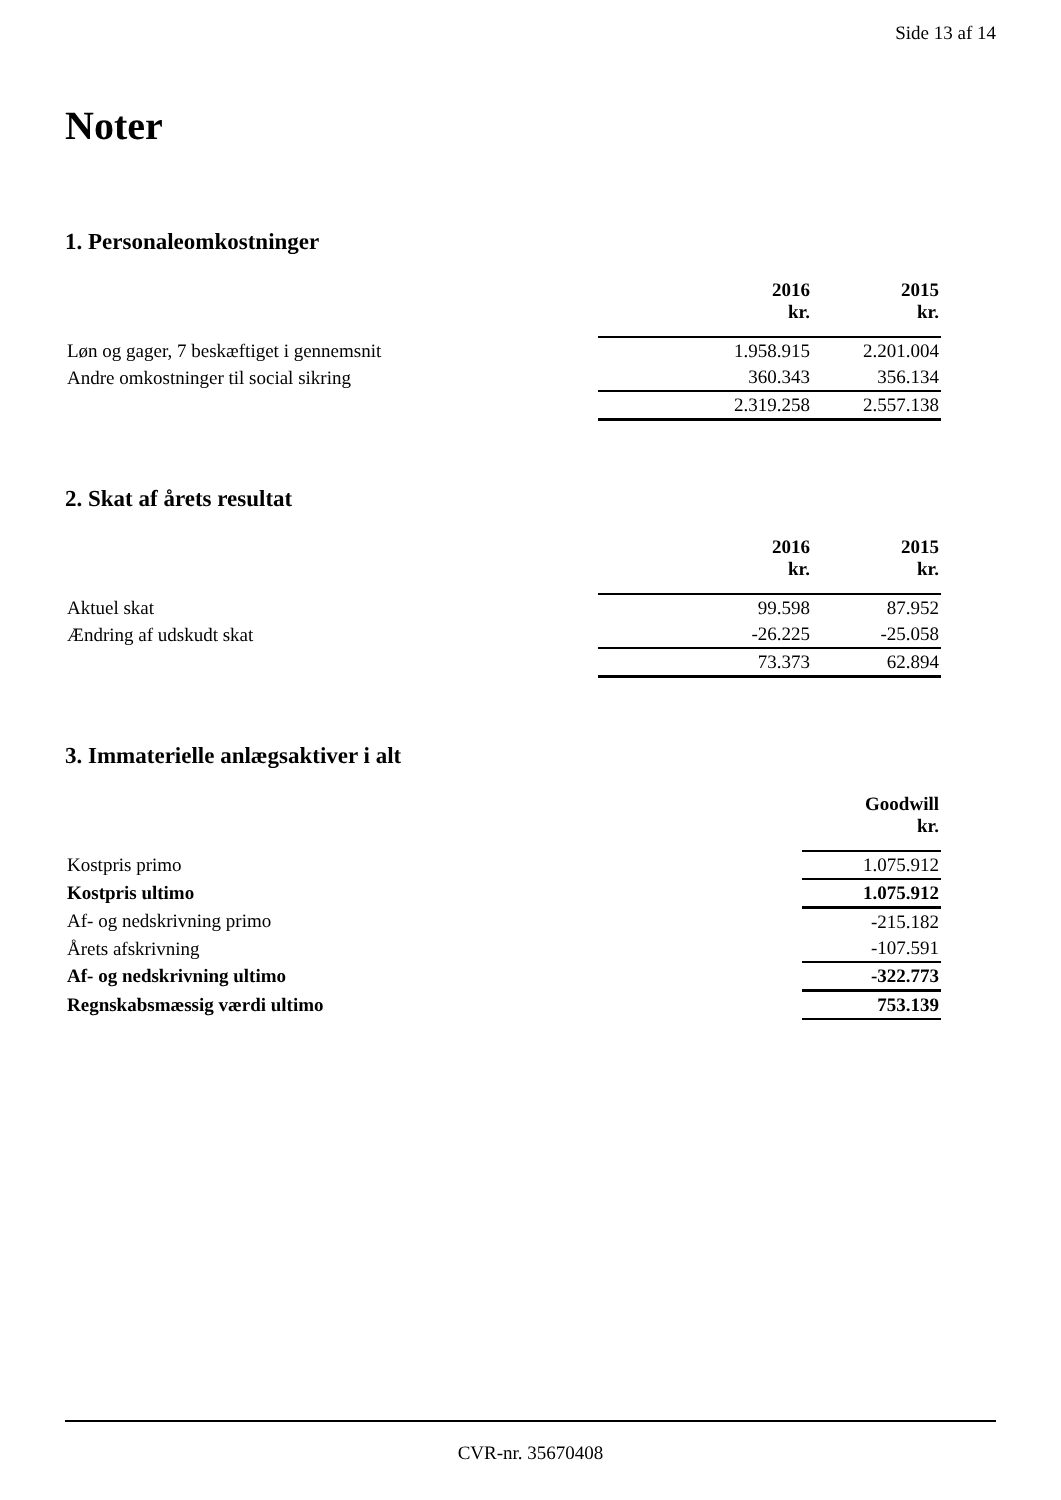Side 13 af 14
Noter
1. Personaleomkostninger
| | 2016 kr. | 2015 kr. |
| Løn og gager, 7 beskæftiget i gennemsnit | 1.958.915 | 2.201.004 |
| Andre omkostninger til social sikring | 360.343 | 356.134 |
| | 2.319.258 | 2.557.138 |
2. Skat af årets resultat
| | 2016 kr. | 2015 kr. |
| Aktuel skat | 99.598 | 87.952 |
| Ændring af udskudt skat | -26.225 | -25.058 |
| | 73.373 | 62.894 |
3. Immaterielle anlægsaktiver i alt
| | Goodwill kr. |
| Kostpris primo | 1.075.912 |
| Kostpris ultimo | 1.075.912 |
| Af- og nedskrivning primo | -215.182 |
| Årets afskrivning | -107.591 |
| Af- og nedskrivning ultimo | -322.773 |
| Regnskabsmæssig værdi ultimo | 753.139 |
CVR-nr. 35670408